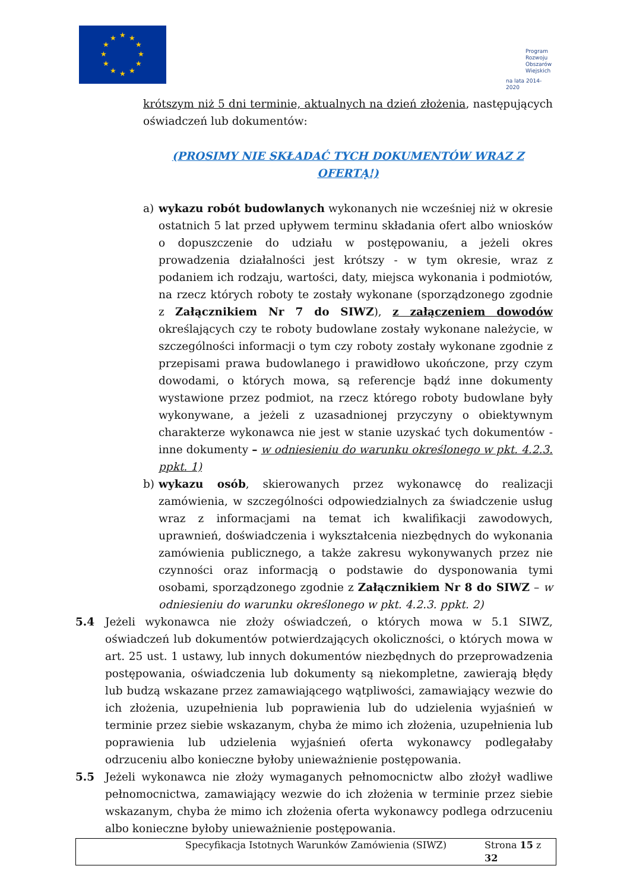★
★
★
★
★
★
★
★
★
★
★
★
Program
Rozwoju
Obszarów
Wiejskich
na lata 2014-2020
krótszym niż 5 dni terminie, aktualnych na dzień złożenia, następujących oświadczeń lub dokumentów:
(PROSIMY NIE SKŁADAĆ TYCH DOKUMENTÓW WRAZ Z OFERTĄ!)
a) wykazu robót budowlanych wykonanych nie wcześniej niż w okresie ostatnich 5 lat przed upływem terminu składania ofert albo wniosków o dopuszczenie do udziału w postępowaniu, a jeżeli okres prowadzenia działalności jest krótszy - w tym okresie, wraz z podaniem ich rodzaju, wartości, daty, miejsca wykonania i podmiotów, na rzecz których roboty te zostały wykonane (sporządzonego zgodnie z Załącznikiem Nr 7 do SIWZ), z załączeniem dowodów określających czy te roboty budowlane zostały wykonane należycie, w szczególności informacji o tym czy roboty zostały wykonane zgodnie z przepisami prawa budowlanego i prawidłowo ukończone, przy czym dowodami, o których mowa, są referencje bądź inne dokumenty wystawione przez podmiot, na rzecz którego roboty budowlane były wykonywane, a jeżeli z uzasadnionej przyczyny o obiektywnym charakterze wykonawca nie jest w stanie uzyskać tych dokumentów - inne dokumenty – w odniesieniu do warunku określonego w pkt. 4.2.3. ppkt. 1)
b) wykazu osób, skierowanych przez wykonawcę do realizacji zamówienia, w szczególności odpowiedzialnych za świadczenie usług wraz z informacjami na temat ich kwalifikacji zawodowych, uprawnień, doświadczenia i wykształcenia niezbędnych do wykonania zamówienia publicznego, a także zakresu wykonywanych przez nie czynności oraz informacją o podstawie do dysponowania tymi osobami, sporządzonego zgodnie z Załącznikiem Nr 8 do SIWZ – w odniesieniu do warunku określonego w pkt. 4.2.3. ppkt. 2)
5.4 Jeżeli wykonawca nie złoży oświadczeń, o których mowa w 5.1 SIWZ, oświadczeń lub dokumentów potwierdzających okoliczności, o których mowa w art. 25 ust. 1 ustawy, lub innych dokumentów niezbędnych do przeprowadzenia postępowania, oświadczenia lub dokumenty są niekompletne, zawierają błędy lub budzą wskazane przez zamawiającego wątpliwości, zamawiający wezwie do ich złożenia, uzupełnienia lub poprawienia lub do udzielenia wyjaśnień w terminie przez siebie wskazanym, chyba że mimo ich złożenia, uzupełnienia lub poprawienia lub udzielenia wyjaśnień oferta wykonawcy podlegałaby odrzuceniu albo konieczne byłoby unieważnienie postępowania.
5.5 Jeżeli wykonawca nie złoży wymaganych pełnomocnictw albo złożył wadliwe pełnomocnictwa, zamawiający wezwie do ich złożenia w terminie przez siebie wskazanym, chyba że mimo ich złożenia oferta wykonawcy podlega odrzuceniu albo konieczne byłoby unieważnienie postępowania.
Specyfikacja Istotnych Warunków Zamówienia (SIWZ) Strona 15 z 32